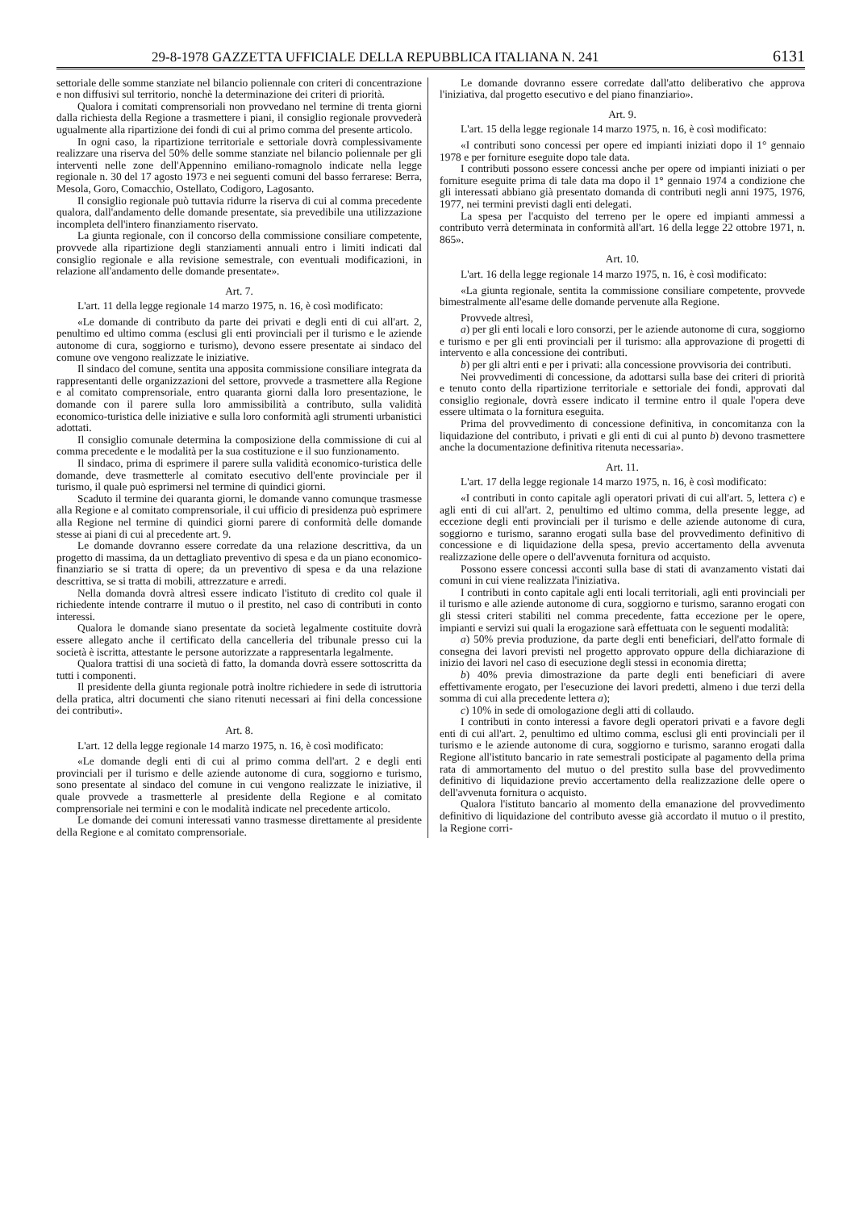29-8-1978 GAZZETTA UFFICIALE DELLA REPUBBLICA ITALIANA N. 241 6131
settoriale delle somme stanziate nel bilancio poliennale con criteri di concentrazione e non diffusivi sul territorio, nonchè la determinazione dei criteri di priorità.
Qualora i comitati comprensoriali non provvedano nel termine di trenta giorni dalla richiesta della Regione a trasmettere i piani, il consiglio regionale provvederà ugualmente alla ripartizione dei fondi di cui al primo comma del presente articolo.
In ogni caso, la ripartizione territoriale e settoriale dovrà complessivamente realizzare una riserva del 50% delle somme stanziate nel bilancio poliennale per gli interventi nelle zone dell'Appennino emiliano-romagnolo indicate nella legge regionale n. 30 del 17 agosto 1973 e nei seguenti comuni del basso ferrarese: Berra, Mesola, Goro, Comacchio, Ostellato, Codigoro, Lagosanto.
Il consiglio regionale può tuttavia ridurre la riserva di cui al comma precedente qualora, dall'andamento delle domande presentate, sia prevedibile una utilizzazione incompleta dell'intero finanziamento riservato.
La giunta regionale, con il concorso della commissione consiliare competente, provvede alla ripartizione degli stanziamenti annuali entro i limiti indicati dal consiglio regionale e alla revisione semestrale, con eventuali modificazioni, in relazione all'andamento delle domande presentate».
Art. 7.
L'art. 11 della legge regionale 14 marzo 1975, n. 16, è così modificato:
«Le domande di contributo da parte dei privati e degli enti di cui all'art. 2, penultimo ed ultimo comma (esclusi gli enti provinciali per il turismo e le aziende autonome di cura, soggiorno e turismo), devono essere presentate ai sindaco del comune ove vengono realizzate le iniziative.
Il sindaco del comune, sentita una apposita commissione consiliare integrata da rappresentanti delle organizzazioni del settore, provvede a trasmettere alla Regione e al comitato comprensoriale, entro quaranta giorni dalla loro presentazione, le domande con il parere sulla loro ammissibilità a contributo, sulla validità economico-turistica delle iniziative e sulla loro conformità agli strumenti urbanistici adottati.
Il consiglio comunale determina la composizione della commissione di cui al comma precedente e le modalità per la sua costituzione e il suo funzionamento.
Il sindaco, prima di esprimere il parere sulla validità economico-turistica delle domande, deve trasmetterle al comitato esecutivo dell'ente provinciale per il turismo, il quale può esprimersi nel termine di quindici giorni.
Scaduto il termine dei quaranta giorni, le domande vanno comunque trasmesse alla Regione e al comitato comprensoriale, il cui ufficio di presidenza può esprimere alla Regione nel termine di quindici giorni parere di conformità delle domande stesse ai piani di cui al precedente art. 9.
Le domande dovranno essere corredate da una relazione descrittiva, da un progetto di massima, da un dettagliato preventivo di spesa e da un piano economico-finanziario se si tratta di opere; da un preventivo di spesa e da una relazione descrittiva, se si tratta di mobili, attrezzature e arredi.
Nella domanda dovrà altresì essere indicato l'istituto di credito col quale il richiedente intende contrarre il mutuo o il prestito, nel caso di contributi in conto interessi.
Qualora le domande siano presentate da società legalmente costituite dovrà essere allegato anche il certificato della cancelleria del tribunale presso cui la società è iscritta, attestante le persone autorizzate a rappresentarla legalmente.
Qualora trattisi di una società di fatto, la domanda dovrà essere sottoscritta da tutti i componenti.
Il presidente della giunta regionale potrà inoltre richiedere in sede di istruttoria della pratica, altri documenti che siano ritenuti necessari ai fini della concessione dei contributi».
Art. 8.
L'art. 12 della legge regionale 14 marzo 1975, n. 16, è così modificato:
«Le domande degli enti di cui al primo comma dell'art. 2 e degli enti provinciali per il turismo e delle aziende autonome di cura, soggiorno e turismo, sono presentate al sindaco del comune in cui vengono realizzate le iniziative, il quale provvede a trasmetterle al presidente della Regione e al comitato comprensoriale nei termini e con le modalità indicate nel precedente articolo.
Le domande dei comuni interessati vanno trasmesse direttamente al presidente della Regione e al comitato comprensoriale.
Le domande dovranno essere corredate dall'atto deliberativo che approva l'iniziativa, dal progetto esecutivo e del piano finanziario».
Art. 9.
L'art. 15 della legge regionale 14 marzo 1975, n. 16, è così modificato:
«I contributi sono concessi per opere ed impianti iniziati dopo il 1° gennaio 1978 e per forniture eseguite dopo tale data.
I contributi possono essere concessi anche per opere od impianti iniziati o per forniture eseguite prima di tale data ma dopo il 1° gennaio 1974 a condizione che gli interessati abbiano già presentato domanda di contributi negli anni 1975, 1976, 1977, nei termini previsti dagli enti delegati.
La spesa per l'acquisto del terreno per le opere ed impianti ammessi a contributo verrà determinata in conformità all'art. 16 della legge 22 ottobre 1971, n. 865».
Art. 10.
L'art. 16 della legge regionale 14 marzo 1975, n. 16, è così modificato:
«La giunta regionale, sentita la commissione consiliare competente, provvede bimestralmente all'esame delle domande pervenute alla Regione.
Provvede altresì,
a) per gli enti locali e loro consorzi, per le aziende autonome di cura, soggiorno e turismo e per gli enti provinciali per il turismo: alla approvazione di progetti di intervento e alla concessione dei contributi.
b) per gli altri enti e per i privati: alla concessione provvisoria dei contributi.
Nei provvedimenti di concessione, da adottarsi sulla base dei criteri di priorità e tenuto conto della ripartizione territoriale e settoriale dei fondi, approvati dal consiglio regionale, dovrà essere indicato il termine entro il quale l'opera deve essere ultimata o la fornitura eseguita.
Prima del provvedimento di concessione definitiva, in concomitanza con la liquidazione del contributo, i privati e gli enti di cui al punto b) devono trasmettere anche la documentazione definitiva ritenuta necessaria».
Art. 11.
L'art. 17 della legge regionale 14 marzo 1975, n. 16, è così modificato:
«I contributi in conto capitale agli operatori privati di cui all'art. 5, lettera c) e agli enti di cui all'art. 2, penultimo ed ultimo comma, della presente legge, ad eccezione degli enti provinciali per il turismo e delle aziende autonome di cura, soggiorno e turismo, saranno erogati sulla base del provvedimento definitivo di concessione e di liquidazione della spesa, previo accertamento della avvenuta realizzazione delle opere o dell'avvenuta fornitura od acquisto.
Possono essere concessi acconti sulla base di stati di avanzamento vistati dai comuni in cui viene realizzata l'iniziativa.
I contributi in conto capitale agli enti locali territoriali, agli enti provinciali per il turismo e alle aziende autonome di cura, soggiorno e turismo, saranno erogati con gli stessi criteri stabiliti nel comma precedente, fatta eccezione per le opere, impianti e servizi sui quali la erogazione sarà effettuata con le seguenti modalità:
a) 50% previa produzione, da parte degli enti beneficiari, dell'atto formale di consegna dei lavori previsti nel progetto approvato oppure della dichiarazione di inizio dei lavori nel caso di esecuzione degli stessi in economia diretta;
b) 40% previa dimostrazione da parte degli enti beneficiari di avere effettivamente erogato, per l'esecuzione dei lavori predetti, almeno i due terzi della somma di cui alla precedente lettera a);
c) 10% in sede di omologazione degli atti di collaudo.
I contributi in conto interessi a favore degli operatori privati e a favore degli enti di cui all'art. 2, penultimo ed ultimo comma, esclusi gli enti provinciali per il turismo e le aziende autonome di cura, soggiorno e turismo, saranno erogati dalla Regione all'istituto bancario in rate semestrali posticipate al pagamento della prima rata di ammortamento del mutuo o del prestito sulla base del provvedimento definitivo di liquidazione previo accertamento della realizzazione delle opere o dell'avvenuta fornitura o acquisto.
Qualora l'istituto bancario al momento della emanazione del provvedimento definitivo di liquidazione del contributo avesse già accordato il mutuo o il prestito, la Regione corri-